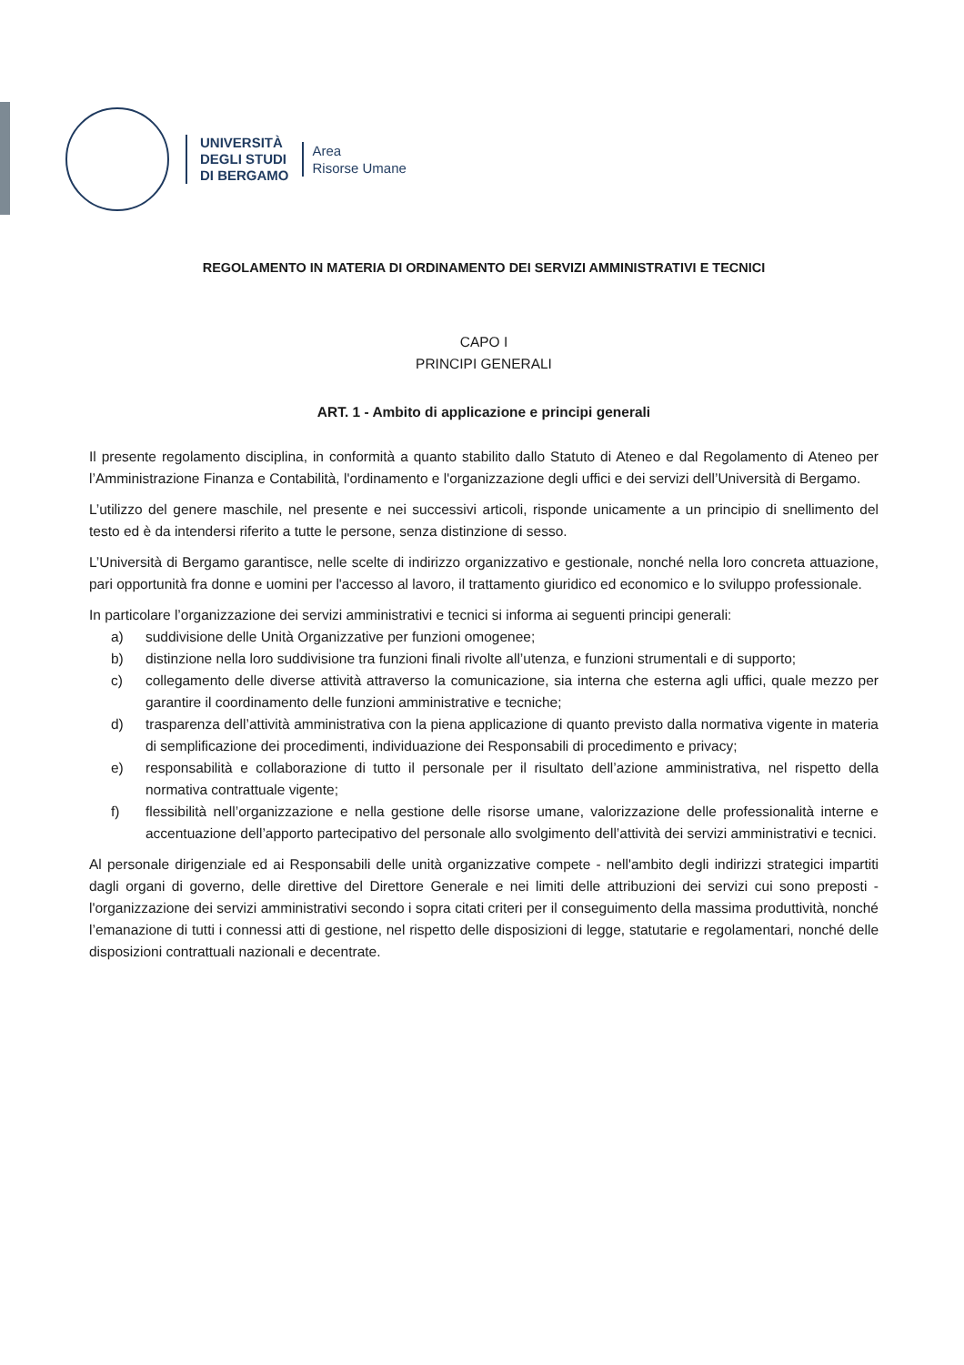UNIVERSITÀ
DEGLI STUDI
DI BERGAMO
Area
Risorse Umane
REGOLAMENTO IN MATERIA DI ORDINAMENTO DEI SERVIZI AMMINISTRATIVI E TECNICI
CAPO I
PRINCIPI GENERALI
ART. 1 - Ambito di applicazione e principi generali
Il presente regolamento disciplina, in conformità a quanto stabilito dallo Statuto di Ateneo e dal Regolamento di Ateneo per l’Amministrazione Finanza e Contabilità, l'ordinamento e l'organizzazione degli uffici e dei servizi dell’Università di Bergamo.
L’utilizzo del genere maschile, nel presente e nei successivi articoli, risponde unicamente a un principio di snellimento del testo ed è da intendersi riferito a tutte le persone, senza distinzione di sesso.
L’Università di Bergamo garantisce, nelle scelte di indirizzo organizzativo e gestionale, nonché nella loro concreta attuazione, pari opportunità fra donne e uomini per l'accesso al lavoro, il trattamento giuridico ed economico e lo sviluppo professionale.
In particolare l’organizzazione dei servizi amministrativi e tecnici si informa ai seguenti principi generali:
a) suddivisione delle Unità Organizzative per funzioni omogenee;
b) distinzione nella loro suddivisione tra funzioni finali rivolte all’utenza, e funzioni strumentali e di supporto;
c) collegamento delle diverse attività attraverso la comunicazione, sia interna che esterna agli uffici, quale mezzo per garantire il coordinamento delle funzioni amministrative e tecniche;
d) trasparenza dell’attività amministrativa con la piena applicazione di quanto previsto dalla normativa vigente in materia di semplificazione dei procedimenti, individuazione dei Responsabili di procedimento e privacy;
e) responsabilità e collaborazione di tutto il personale per il risultato dell’azione amministrativa, nel rispetto della normativa contrattuale vigente;
f) flessibilità nell’organizzazione e nella gestione delle risorse umane, valorizzazione delle professionalità interne e accentuazione dell’apporto partecipativo del personale allo svolgimento dell’attività dei servizi amministrativi e tecnici.
Al personale dirigenziale ed ai Responsabili delle unità organizzative compete - nell'ambito degli indirizzi strategici impartiti dagli organi di governo, delle direttive del Direttore Generale e nei limiti delle attribuzioni dei servizi cui sono preposti - l'organizzazione dei servizi amministrativi secondo i sopra citati criteri per il conseguimento della massima produttività, nonché l’emanazione di tutti i connessi atti di gestione, nel rispetto delle disposizioni di legge, statutarie e regolamentari, nonché delle disposizioni contrattuali nazionali e decentrate.